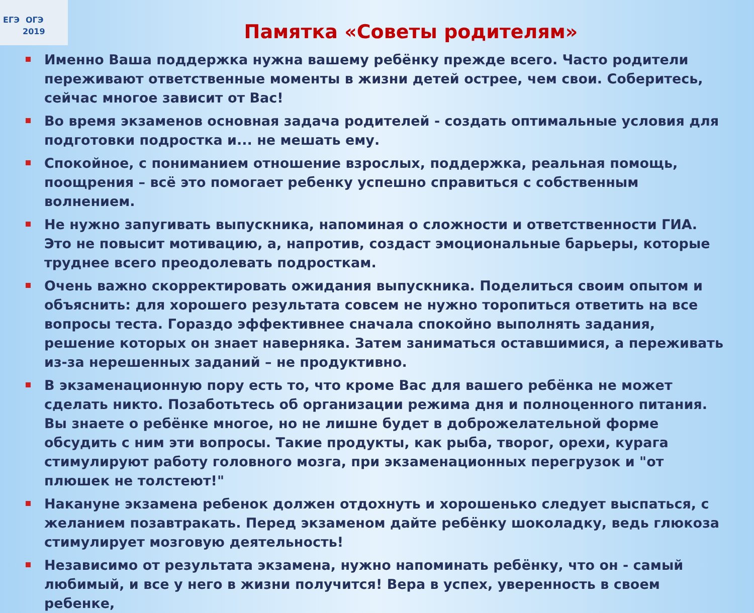ЕГЭ ОГЭ
2019
Памятка «Советы родителям»
Именно Ваша поддержка нужна вашему ребёнку прежде всего. Часто родители переживают ответственные моменты в жизни детей острее, чем свои. Соберитесь, сейчас многое зависит от Вас!
Во время экзаменов основная задача родителей - создать оптимальные условия для подготовки подростка и... не мешать ему.
Спокойное, с пониманием отношение взрослых, поддержка, реальная помощь, поощрения – всё это помогает ребенку успешно справиться с собственным волнением.
Не нужно запугивать выпускника, напоминая о сложности и ответственности ГИА. Это не повысит мотивацию, а, напротив, создаст эмоциональные барьеры, которые труднее всего преодолевать подросткам.
Очень важно скорректировать ожидания выпускника. Поделиться своим опытом и объяснить: для хорошего результата совсем не нужно торопиться ответить на все вопросы теста. Гораздо эффективнее сначала спокойно выполнять задания, решение которых он знает наверняка. Затем заниматься оставшимися, а переживать из-за нерешенных заданий – не продуктивно.
В экзаменационную пору есть то, что кроме Вас для вашего ребёнка не может сделать никто. Позаботьтесь об организации режима дня и полноценного питания. Вы знаете о ребёнке многое, но не лишне будет в доброжелательной форме обсудить с ним эти вопросы. Такие продукты, как рыба, творог, орехи, курага стимулируют работу головного мозга, при экзаменационных перегрузок и "от плюшек не толстеют!"
Накануне экзамена ребенок должен отдохнуть и хорошенько следует выспаться, с желанием позавтракать. Перед экзаменом дайте ребёнку шоколадку, ведь глюкоза стимулирует мозговую деятельность!
Независимо от результата экзамена, нужно напоминать ребёнку, что он - самый любимый, и все у него в жизни получится! Вера в успех, уверенность в своем ребенке,